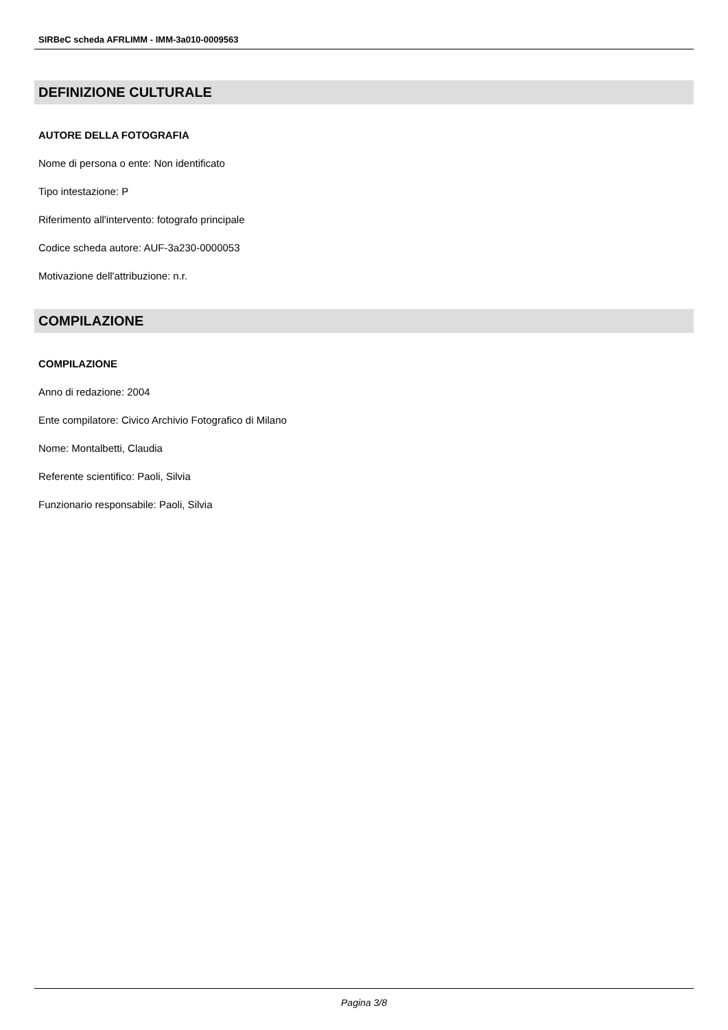SIRBeC scheda AFRLIMM - IMM-3a010-0009563
DEFINIZIONE CULTURALE
AUTORE DELLA FOTOGRAFIA
Nome di persona o ente: Non identificato
Tipo intestazione: P
Riferimento all'intervento: fotografo principale
Codice scheda autore: AUF-3a230-0000053
Motivazione dell'attribuzione: n.r.
COMPILAZIONE
COMPILAZIONE
Anno di redazione: 2004
Ente compilatore: Civico Archivio Fotografico di Milano
Nome: Montalbetti, Claudia
Referente scientifico: Paoli, Silvia
Funzionario responsabile: Paoli, Silvia
Pagina 3/8